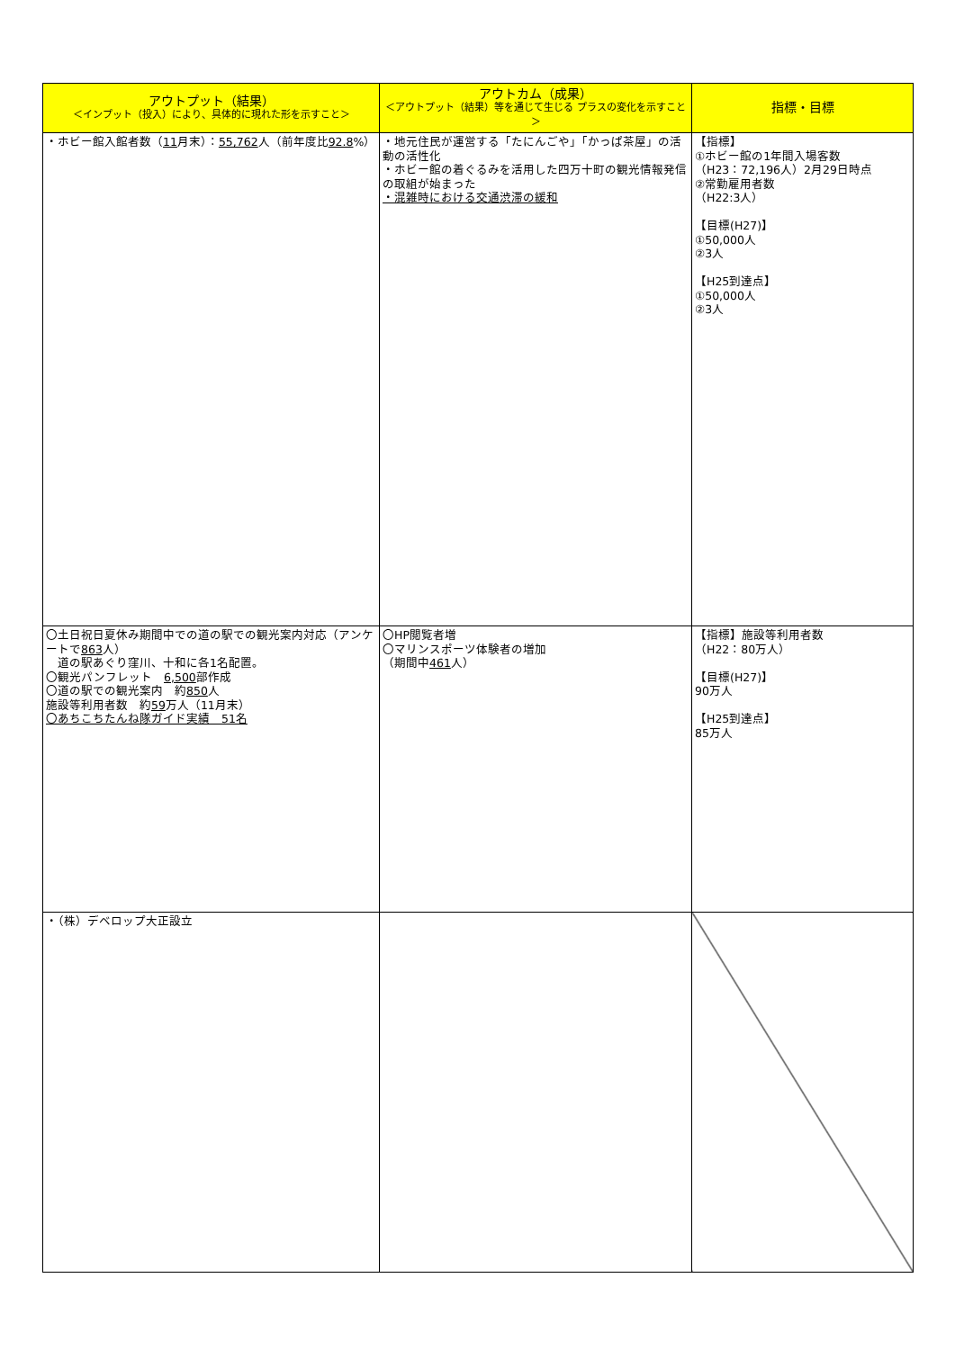| アウトプット（結果） ＜インプット（投入）により、具体的に現れた形を示すこと＞ | アウトカム（成果） ＜アウトプット（結果）等を通じて生じる プラスの変化を示すこと＞ | 指標・目標 |
| --- | --- | --- |
| ・ホビー館入館者数（ 11 月末）： 55,762 人（前年度比 92.8 %） | ・地元住民が運営する「たにんごや」「かっぱ茶屋」の活動の活性化 ・ホビー館の着ぐるみを活用した四万十町の観光情報発信の取組が始まった ・混雑時における交通渋滞の緩和 | 【指標】 ①ホビー館の1年間入場客数 （H23：72,196人）2月29日時点 ②常勤雇用者数 （H22:3人） 【目標(H27)】 ①50,000人 ②3人 【H25到達点】 ①50,000人 ②3人 |
| 〇土日祝日夏休み期間中での道の駅での観光案内対応（アンケートで 863 人） 道の駅あぐり窪川、十和に各1名配置。 〇観光パンフレット 6,500 部作成 〇道の駅での観光案内 約 850 人 施設等利用者数 約 59 万人（11月末） 〇あちこちたんね隊ガイド実績 51名 | 〇HP閲覧者増 〇マリンスポーツ体験者の増加 （期間中 461 人） | 【指標】施設等利用者数 （H22：80万人） 【目標(H27)】 90万人 【H25到達点】 85万人 |
| ・（株）デベロップ大正設立 | | |